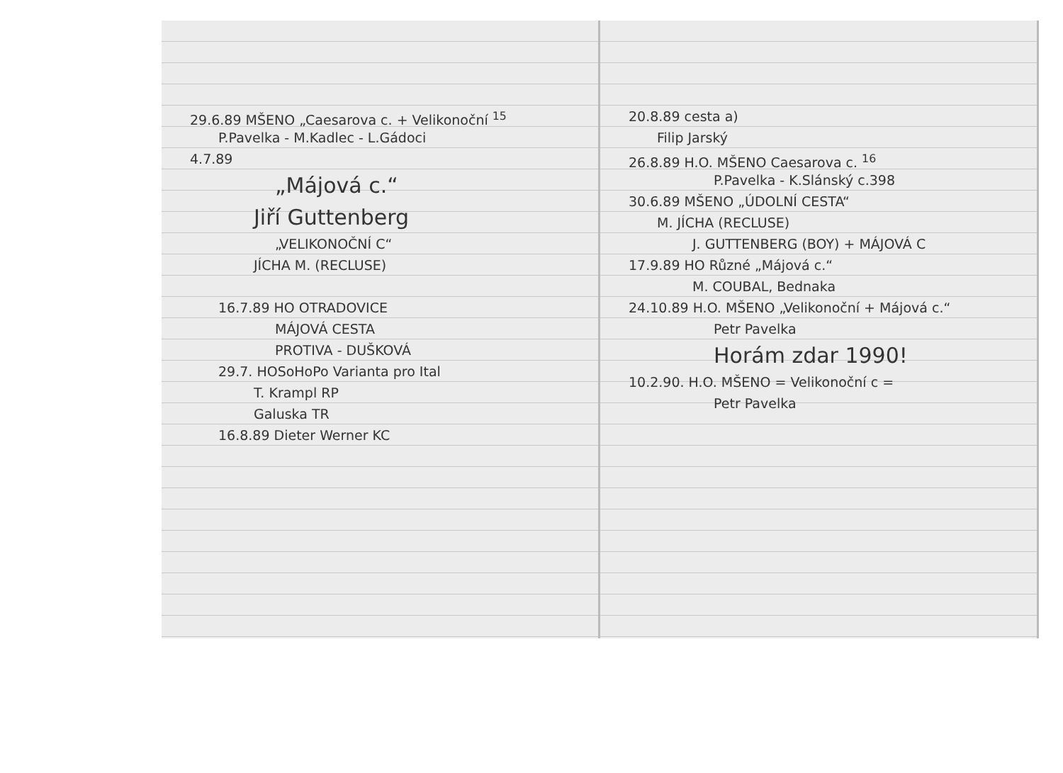29.6.89 MŠENO „Caesarova c. + Velikonoční <sup>15</sup>
P.Pavelka - M.Kadlec - L.Gádoci
4.7.89
„Májová c.“
Jiří Guttenberg
„VELIKONOČNÍ C“
JÍCHA M. (RECLUSE)
16.7.89 HO OTRADOVICE
MÁJOVÁ CESTA
PROTIVA - DUŠKOVÁ
29.7. HOSoHoPo Varianta pro Ital
T. Krampl RP
Galuska TR
16.8.89 Dieter Werner KC
20.8.89 cesta a)
Filip Jarský
26.8.89 H.O. MŠENO Caesarova c. <sup>16</sup>
P.Pavelka - K.Slánský c.398
30.6.89 MŠENO „ÚDOLNÍ CESTA“
M. JÍCHA (RECLUSE)
J. GUTTENBERG (BOY) + MÁJOVÁ C
17.9.89 HO Různé „Májová c.“
M. COUBAL, Bednaka
24.10.89 H.O. MŠENO „Velikonoční + Májová c.“
Petr Pavelka
Horám zdar 1990!
10.2.90. H.O. MŠENO = Velikonoční c =
Petr Pavelka